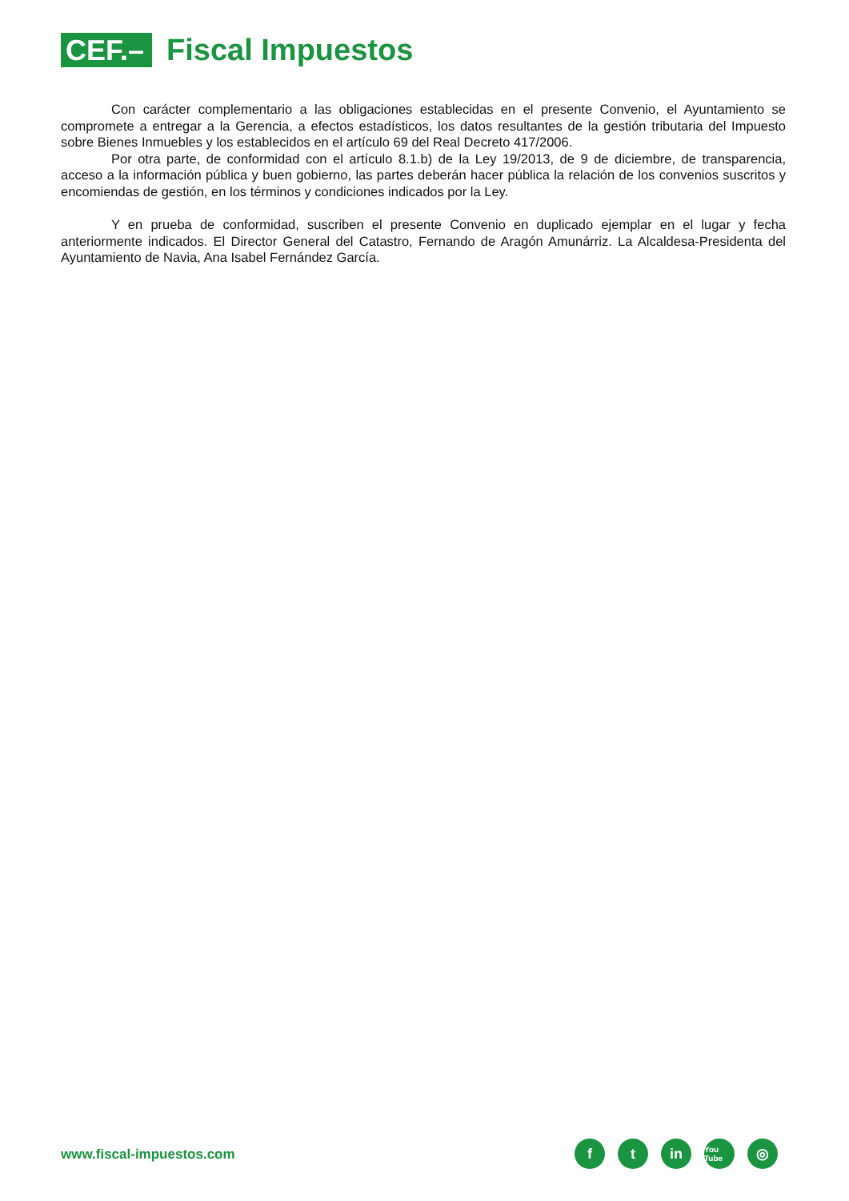CEF.–
Fiscal Impuestos
Con carácter complementario a las obligaciones establecidas en el presente Convenio, el Ayuntamiento se compromete a entregar a la Gerencia, a efectos estadísticos, los datos resultantes de la gestión tributaria del Impuesto sobre Bienes Inmuebles y los establecidos en el artículo 69 del Real Decreto 417/2006.
Por otra parte, de conformidad con el artículo 8.1.b) de la Ley 19/2013, de 9 de diciembre, de transparencia, acceso a la información pública y buen gobierno, las partes deberán hacer pública la relación de los convenios suscritos y encomiendas de gestión, en los términos y condiciones indicados por la Ley.
Y en prueba de conformidad, suscriben el presente Convenio en duplicado ejemplar en el lugar y fecha anteriormente indicados. El Director General del Catastro, Fernando de Aragón Amunárriz. La Alcaldesa-Presidenta del Ayuntamiento de Navia, Ana Isabel Fernández García.
www.fiscal-impuestos.com
ft in You Tube ◎